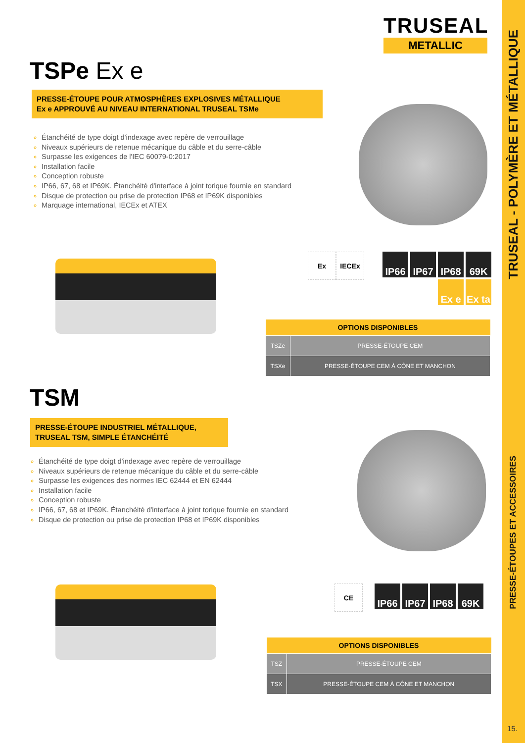TRUSEAL
METALLIC
TSPe Ex e
PRESSE-ÉTOUPE POUR ATMOSPHÈRES EXPLOSIVES MÉTALLIQUE
Ex e APPROUVÉ AU NIVEAU INTERNATIONAL TRUSEAL TSMe
Étanchéité de type doigt d'indexage avec repère de verrouillage
Niveaux supérieurs de retenue mécanique du câble et du serre-câble
Surpasse les exigences de l'IEC 60079-0:2017
Installation facile
Conception robuste
IP66, 67, 68 et IP69K. Étanchéité d'interface à joint torique fournie en standard
Disque de protection ou prise de protection IP68 et IP69K disponibles
Marquage international, IECEx et ATEX
Ex IECEx
IP66 IP67 IP68 69K Ex e Ex ta
| OPTIONS DISPONIBLES | |
| --- | --- |
| TSZe | PRESSE-ÉTOUPE CEM |
| TSXe | PRESSE-ÉTOUPE CEM À CÔNE ET MANCHON |
TSM
PRESSE-ÉTOUPE INDUSTRIEL MÉTALLIQUE,
TRUSEAL TSM, SIMPLE ÉTANCHÉITÉ
Étanchéité de type doigt d'indexage avec repère de verrouillage
Niveaux supérieurs de retenue mécanique du câble et du serre-câble
Surpasse les exigences des normes IEC 62444 et EN 62444
Installation facile
Conception robuste
IP66, 67, 68 et IP69K. Étanchéité d'interface à joint torique fournie en standard
Disque de protection ou prise de protection IP68 et IP69K disponibles
CE IP66 IP67 IP68 69K
| OPTIONS DISPONIBLES | |
| --- | --- |
| TSZ | PRESSE-ÉTOUPE CEM |
| TSX | PRESSE-ÉTOUPE CEM À CÔNE ET MANCHON |
TRUSEAL - POLYMÈRE ET MÉTALLIQUE
PRESSE-ÉTOUPES ET ACCESSOIRES
15.